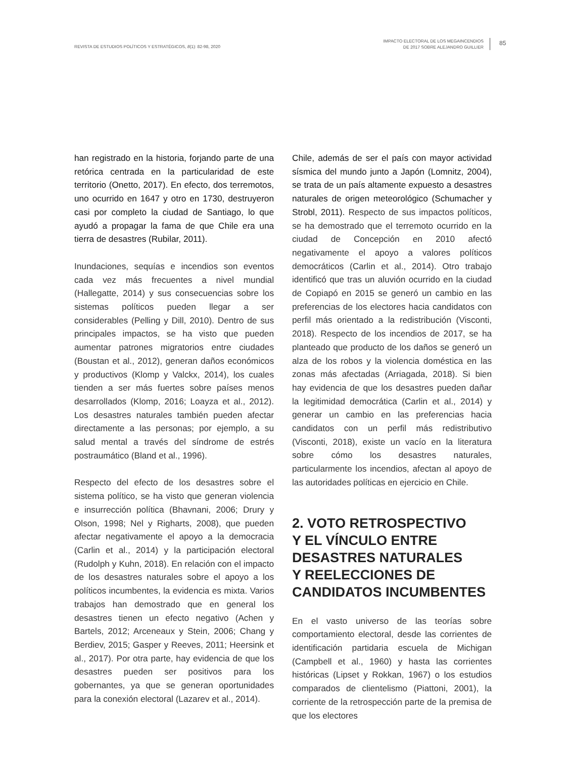REVISTA DE ESTUDIOS POLÍTICOS Y ESTRATÉGICOS, 8(1): 82-98, 2020
IMPACTO ELECTORAL DE LOS MEGAINCENDIOS
DE 2017 SOBRE ALEJANDRO GUILLIER
85
han registrado en la historia, forjando parte de una retórica centrada en la particularidad de este territorio (Onetto, 2017). En efecto, dos terremotos, uno ocurrido en 1647 y otro en 1730, destruyeron casi por completo la ciudad de Santiago, lo que ayudó a propagar la fama de que Chile era una tierra de desastres (Rubilar, 2011).
Inundaciones, sequías e incendios son eventos cada vez más frecuentes a nivel mundial (Hallegatte, 2014) y sus consecuencias sobre los sistemas políticos pueden llegar a ser considerables (Pelling y Dill, 2010). Dentro de sus principales impactos, se ha visto que pueden aumentar patrones migratorios entre ciudades (Boustan et al., 2012), generan daños económicos y productivos (Klomp y Valckx, 2014), los cuales tienden a ser más fuertes sobre países menos desarrollados (Klomp, 2016; Loayza et al., 2012). Los desastres naturales también pueden afectar directamente a las personas; por ejemplo, a su salud mental a través del síndrome de estrés postraumático (Bland et al., 1996).
Respecto del efecto de los desastres sobre el sistema político, se ha visto que generan violencia e insurrección política (Bhavnani, 2006; Drury y Olson, 1998; Nel y Righarts, 2008), que pueden afectar negativamente el apoyo a la democracia (Carlin et al., 2014) y la participación electoral (Rudolph y Kuhn, 2018). En relación con el impacto de los desastres naturales sobre el apoyo a los políticos incumbentes, la evidencia es mixta. Varios trabajos han demostrado que en general los desastres tienen un efecto negativo (Achen y Bartels, 2012; Arceneaux y Stein, 2006; Chang y Berdiev, 2015; Gasper y Reeves, 2011; Heersink et al., 2017). Por otra parte, hay evidencia de que los desastres pueden ser positivos para los gobernantes, ya que se generan oportunidades para la conexión electoral (Lazarev et al., 2014).
Chile, además de ser el país con mayor actividad sísmica del mundo junto a Japón (Lomnitz, 2004), se trata de un país altamente expuesto a desastres naturales de origen meteorológico (Schumacher y Strobl, 2011). Respecto de sus impactos políticos, se ha demostrado que el terremoto ocurrido en la ciudad de Concepción en 2010 afectó negativamente el apoyo a valores políticos democráticos (Carlin et al., 2014). Otro trabajo identificó que tras un aluvión ocurrido en la ciudad de Copiapó en 2015 se generó un cambio en las preferencias de los electores hacia candidatos con perfil más orientado a la redistribución (Visconti, 2018). Respecto de los incendios de 2017, se ha planteado que producto de los daños se generó un alza de los robos y la violencia doméstica en las zonas más afectadas (Arriagada, 2018). Si bien hay evidencia de que los desastres pueden dañar la legitimidad democrática (Carlin et al., 2014) y generar un cambio en las preferencias hacia candidatos con un perfil más redistributivo (Visconti, 2018), existe un vacío en la literatura sobre cómo los desastres naturales, particularmente los incendios, afectan al apoyo de las autoridades políticas en ejercicio en Chile.
2. VOTO RETROSPECTIVO
Y EL VÍNCULO ENTRE
DESASTRES NATURALES
Y REELECCIONES DE
CANDIDATOS INCUMBENTES
En el vasto universo de las teorías sobre comportamiento electoral, desde las corrientes de identificación partidaria escuela de Michigan (Campbell et al., 1960) y hasta las corrientes históricas (Lipset y Rokkan, 1967) o los estudios comparados de clientelismo (Piattoni, 2001), la corriente de la retrospección parte de la premisa de que los electores